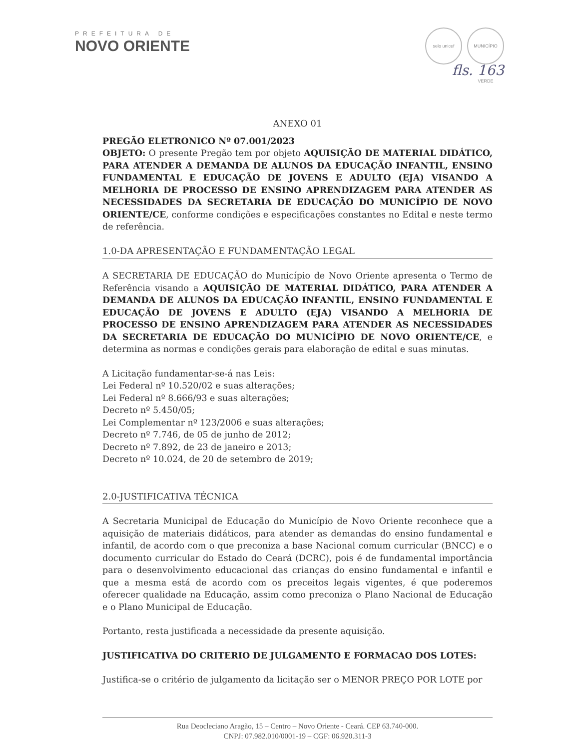PREFEITURA DE
NOVO ORIENTE
selo unicef MUNICÍPIO VERDE
fls. 163
ANEXO 01
PREGÃO ELETRONICO Nº 07.001/2023
OBJETO: O presente Pregão tem por objeto AQUISIÇÃO DE MATERIAL DIDÁTICO, PARA ATENDER A DEMANDA DE ALUNOS DA EDUCAÇÃO INFANTIL, ENSINO FUNDAMENTAL E EDUCAÇÃO DE JOVENS E ADULTO (EJA) VISANDO A MELHORIA DE PROCESSO DE ENSINO APRENDIZAGEM PARA ATENDER AS NECESSIDADES DA SECRETARIA DE EDUCAÇÃO DO MUNICÍPIO DE NOVO ORIENTE/CE, conforme condições e especificações constantes no Edital e neste termo de referência.
1.0-DA APRESENTAÇÃO E FUNDAMENTAÇÃO LEGAL
A SECRETARIA DE EDUCAÇÃO do Município de Novo Oriente apresenta o Termo de Referência visando a AQUISIÇÃO DE MATERIAL DIDÁTICO, PARA ATENDER A DEMANDA DE ALUNOS DA EDUCAÇÃO INFANTIL, ENSINO FUNDAMENTAL E EDUCAÇÃO DE JOVENS E ADULTO (EJA) VISANDO A MELHORIA DE PROCESSO DE ENSINO APRENDIZAGEM PARA ATENDER AS NECESSIDADES DA SECRETARIA DE EDUCAÇÃO DO MUNICÍPIO DE NOVO ORIENTE/CE, e determina as normas e condições gerais para elaboração de edital e suas minutas.
A Licitação fundamentar-se-á nas Leis:
Lei Federal nº 10.520/02 e suas alterações;
Lei Federal nº 8.666/93 e suas alterações;
Decreto nº 5.450/05;
Lei Complementar nº 123/2006 e suas alterações;
Decreto nº 7.746, de 05 de junho de 2012;
Decreto nº 7.892, de 23 de janeiro e 2013;
Decreto nº 10.024, de 20 de setembro de 2019;
2.0-JUSTIFICATIVA TÉCNICA
A Secretaria Municipal de Educação do Município de Novo Oriente reconhece que a aquisição de materiais didáticos, para atender as demandas do ensino fundamental e infantil, de acordo com o que preconiza a base Nacional comum curricular (BNCC) e o documento curricular do Estado do Ceará (DCRC), pois é de fundamental importância para o desenvolvimento educacional das crianças do ensino fundamental e infantil e que a mesma está de acordo com os preceitos legais vigentes, é que poderemos oferecer qualidade na Educação, assim como preconiza o Plano Nacional de Educação e o Plano Municipal de Educação.
Portanto, resta justificada a necessidade da presente aquisição.
JUSTIFICATIVA DO CRITERIO DE JULGAMENTO E FORMACAO DOS LOTES:
Justifica-se o critério de julgamento da licitação ser o MENOR PREÇO POR LOTE por
Rua Deocleciano Aragão, 15 – Centro – Novo Oriente - Ceará. CEP 63.740-000.
CNPJ: 07.982.010/0001-19 – CGF: 06.920.311-3